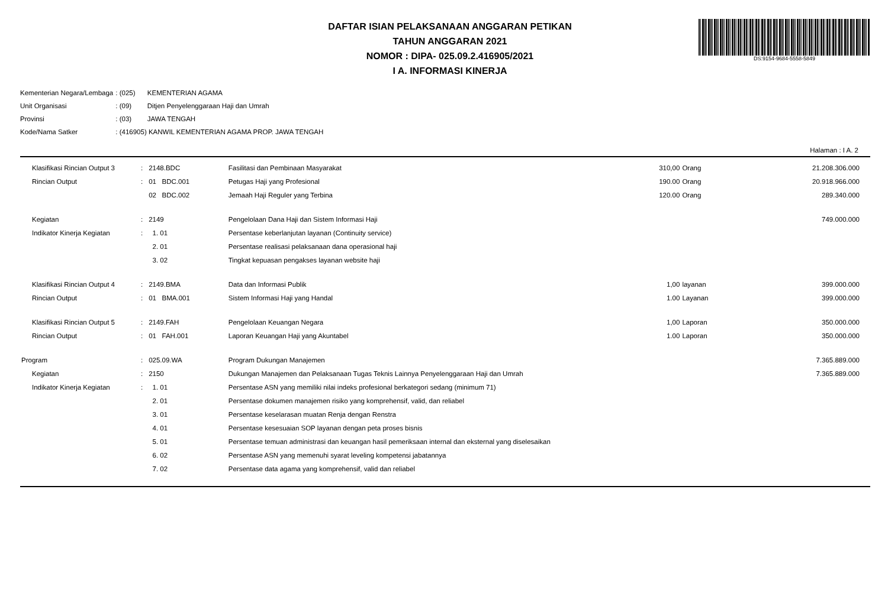DS:9154-9684-5558-5849
DAFTAR ISIAN PELAKSANAAN ANGGARAN PETIKAN
TAHUN ANGGARAN 2021
NOMOR : DIPA- 025.09.2.416905/2021
I A. INFORMASI KINERJA
| Kementerian Negara/Lembaga | : (025) | KEMENTERIAN AGAMA |
| Unit Organisasi | : (09) | Ditjen Penyelenggaraan Haji dan Umrah |
| Provinsi | : (03) | JAWA TENGAH |
| Kode/Nama Satker | : (416905) KANWIL KEMENTERIAN AGAMA PROP. JAWA TENGAH | |
Halaman : I A. 2
| Klasifikasi Rincian Output 3 | : | 2148.BDC | Fasilitasi dan Pembinaan Masyarakat | 310,00 | Orang | 21.208.306.000 |
| Rincian Output | : | 01 BDC.001 | Petugas Haji yang Profesional | 190.00 | Orang | 20.918.966.000 |
| | | 02 BDC.002 | Jemaah Haji Reguler yang Terbina | 120.00 | Orang | 289.340.000 |
| Kegiatan | : | 2149 | Pengelolaan Dana Haji dan Sistem Informasi Haji | | | 749.000.000 |
| Indikator Kinerja Kegiatan | : | 1. 01 | Persentase keberlanjutan layanan (Continuity service) | | | |
| | | 2. 01 | Persentase realisasi pelaksanaan dana operasional haji | | | |
| | | 3. 02 | Tingkat kepuasan pengakses layanan website haji | | | |
| Klasifikasi Rincian Output 4 | : | 2149.BMA | Data dan Informasi Publik | 1,00 | layanan | 399.000.000 |
| Rincian Output | : | 01 BMA.001 | Sistem Informasi Haji yang Handal | 1.00 | Layanan | 399.000.000 |
| Klasifikasi Rincian Output 5 | : | 2149.FAH | Pengelolaan Keuangan Negara | 1,00 | Laporan | 350.000.000 |
| Rincian Output | : | 01 FAH.001 | Laporan Keuangan Haji yang Akuntabel | 1.00 | Laporan | 350.000.000 |
| Program | : | 025.09.WA | Program Dukungan Manajemen | | | 7.365.889.000 |
| Kegiatan | : | 2150 | Dukungan Manajemen dan Pelaksanaan Tugas Teknis Lainnya Penyelenggaraan Haji dan Umrah | | | 7.365.889.000 |
| Indikator Kinerja Kegiatan | : | 1. 01 | Persentase ASN yang memiliki nilai indeks profesional berkategori sedang (minimum 71) | | | |
| | | 2. 01 | Persentase dokumen manajemen risiko yang komprehensif, valid, dan reliabel | | | |
| | | 3. 01 | Persentase keselarasan muatan Renja dengan Renstra | | | |
| | | 4. 01 | Persentase kesesuaian SOP layanan dengan peta proses bisnis | | | |
| | | 5. 01 | Persentase temuan administrasi dan keuangan hasil pemeriksaan internal dan eksternal yang diselesaikan | | | |
| | | 6. 02 | Persentase ASN yang memenuhi syarat leveling kompetensi jabatannya | | | |
| | | 7. 02 | Persentase data agama yang komprehensif, valid dan reliabel | | | |